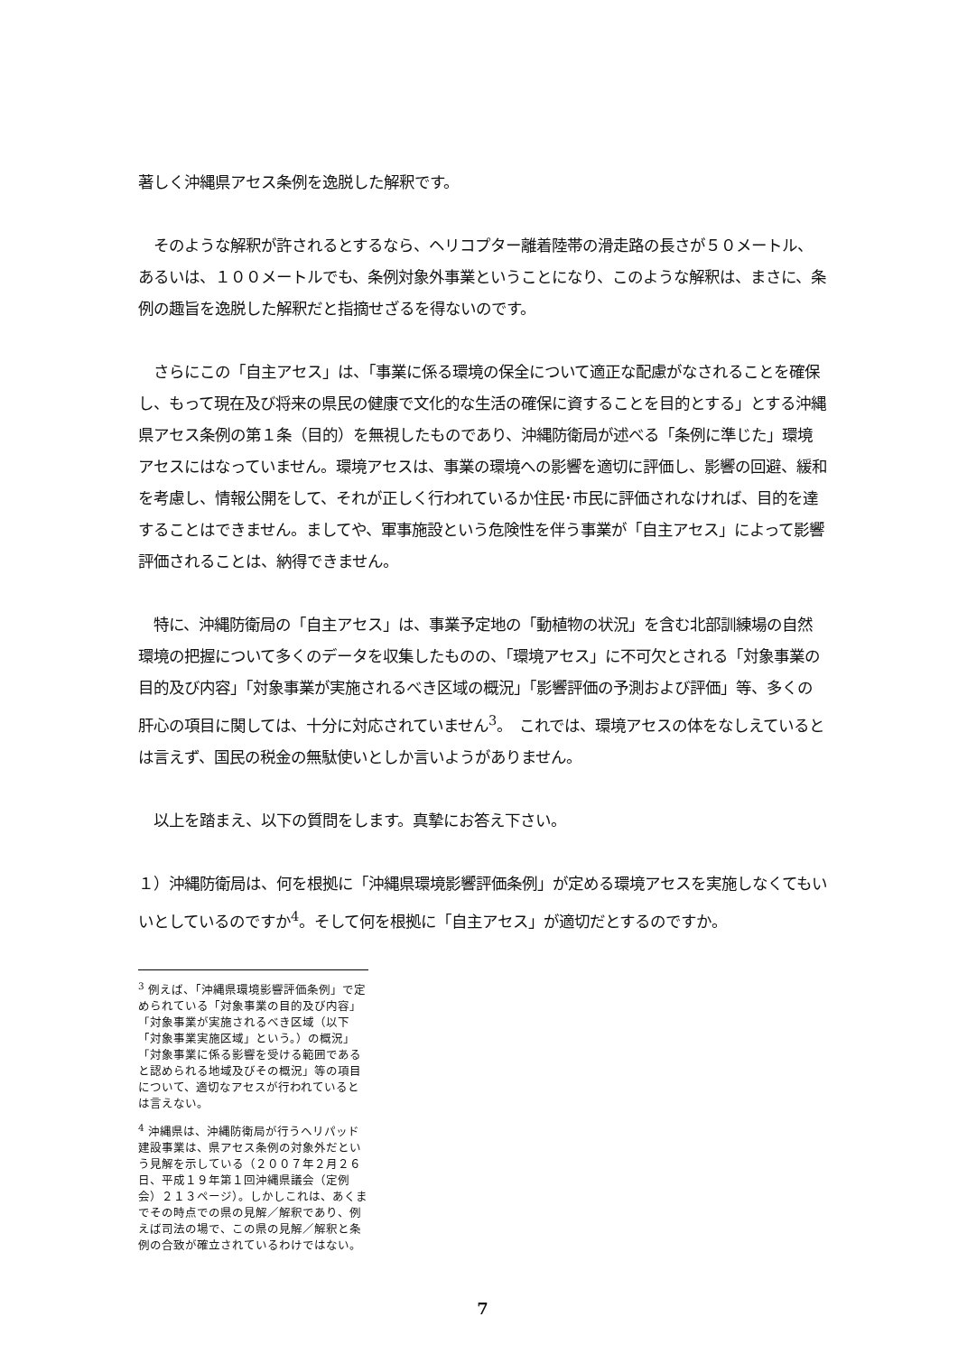著しく沖縄県アセス条例を逸脱した解釈です。
　そのような解釈が許されるとするなら、ヘリコプター離着陸帯の滑走路の長さが５０メートル、あるいは、１００メートルでも、条例対象外事業ということになり、このような解釈は、まさに、条例の趣旨を逸脱した解釈だと指摘せざるを得ないのです。
　さらにこの「自主アセス」は、「事業に係る環境の保全について適正な配慮がなされることを確保し、もって現在及び将来の県民の健康で文化的な生活の確保に資することを目的とする」とする沖縄県アセス条例の第１条（目的）を無視したものであり、沖縄防衛局が述べる「条例に準じた」環境アセスにはなっていません。環境アセスは、事業の環境への影響を適切に評価し、影響の回避、緩和を考慮し、情報公開をして、それが正しく行われているか住民･市民に評価されなければ、目的を達することはできません。ましてや、軍事施設という危険性を伴う事業が「自主アセス」によって影響評価されることは、納得できません。
　特に、沖縄防衛局の「自主アセス」は、事業予定地の「動植物の状況」を含む北部訓練場の自然環境の把握について多くのデータを収集したものの、「環境アセス」に不可欠とされる「対象事業の目的及び内容」「対象事業が実施されるべき区域の概況」「影響評価の予測および評価」等、多くの肝心の項目に関しては、十分に対応されていません<sup>3</sup>。　これでは、環境アセスの体をなしえているとは言えず、国民の税金の無駄使いとしか言いようがありません。
　以上を踏まえ、以下の質問をします。真摯にお答え下さい。
１）沖縄防衛局は、何を根拠に「沖縄県環境影響評価条例」が定める環境アセスを実施しなくてもいいとしているのですか<sup>4</sup>。そして何を根拠に「自主アセス」が適切だとするのですか。
<sup>3</sup> 例えば、「沖縄県環境影響評価条例」で定められている「対象事業の目的及び内容」「対象事業が実施されるべき区域（以下「対象事業実施区域」という。）の概況」「対象事業に係る影響を受ける範囲であると認められる地域及びその概況」等の項目について、適切なアセスが行われているとは言えない。
<sup>4</sup> 沖縄県は、沖縄防衛局が行うヘリパッド建設事業は、県アセス条例の対象外だという見解を示している（２００７年２月２６日、平成１９年第１回沖縄県議会（定例会）２１３ページ）。しかしこれは、あくまでその時点での県の見解／解釈であり、例えば司法の場で、この県の見解／解釈と条例の合致が確立されているわけではない。
7